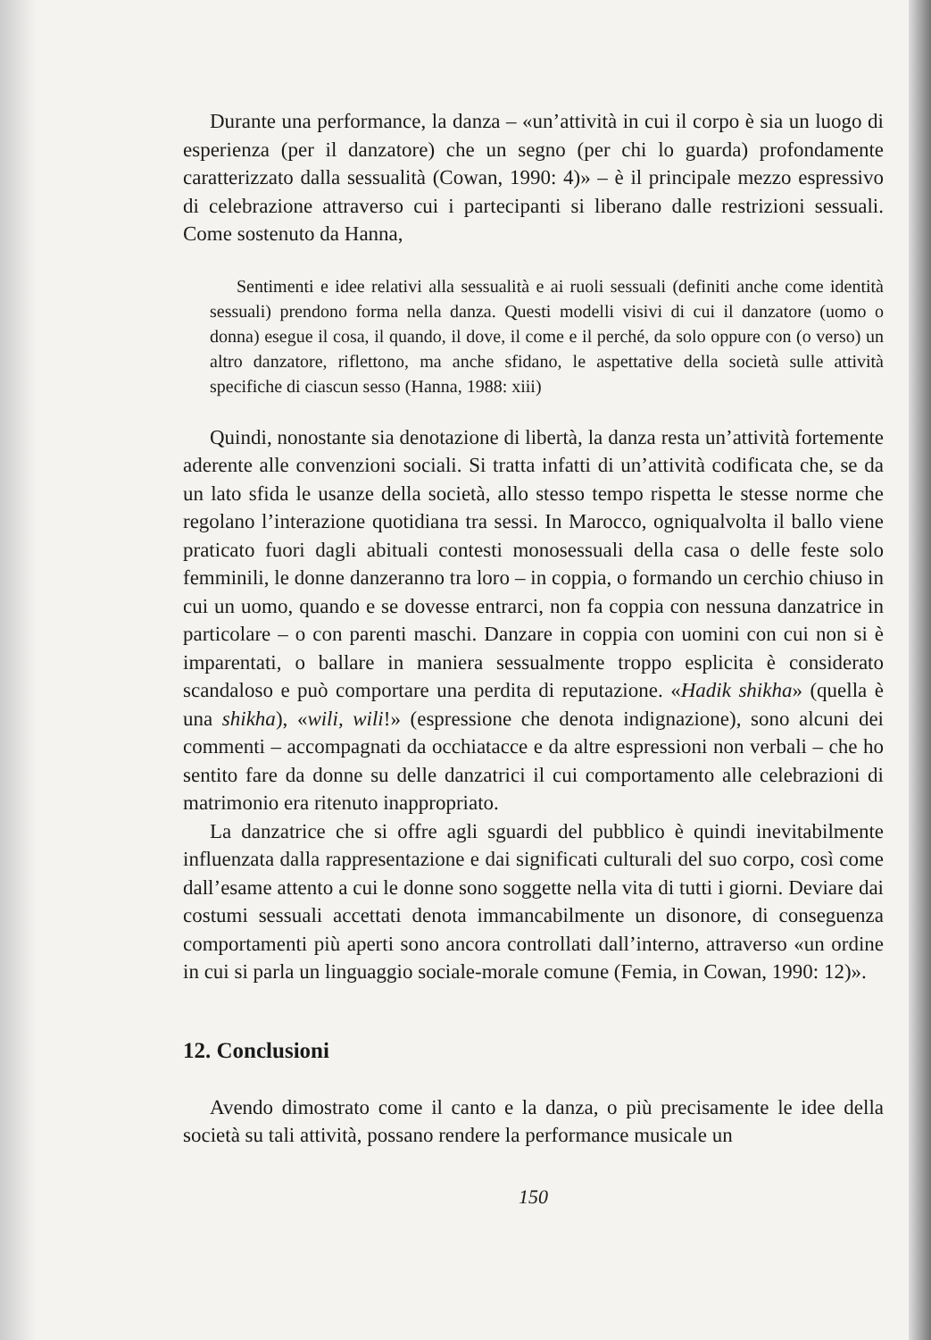Durante una performance, la danza – «un’attività in cui il corpo è sia un luogo di esperienza (per il danzatore) che un segno (per chi lo guarda) profondamente caratterizzato dalla sessualità (Cowan, 1990: 4)» – è il principale mezzo espressivo di celebrazione attraverso cui i partecipanti si liberano dalle restrizioni sessuali. Come sostenuto da Hanna,
Sentimenti e idee relativi alla sessualità e ai ruoli sessuali (definiti anche come identità sessuali) prendono forma nella danza. Questi modelli visivi di cui il danzatore (uomo o donna) esegue il cosa, il quando, il dove, il come e il perché, da solo oppure con (o verso) un altro danzatore, riflettono, ma anche sfidano, le aspettative della società sulle attività specifiche di ciascun sesso (Hanna, 1988: xiii)
Quindi, nonostante sia denotazione di libertà, la danza resta un’attività fortemente aderente alle convenzioni sociali. Si tratta infatti di un’attività codificata che, se da un lato sfida le usanze della società, allo stesso tempo rispetta le stesse norme che regolano l’interazione quotidiana tra sessi. In Marocco, ogniqualvolta il ballo viene praticato fuori dagli abituali contesti monosessuali della casa o delle feste solo femminili, le donne danzeranno tra loro – in coppia, o formando un cerchio chiuso in cui un uomo, quando e se dovesse entrarci, non fa coppia con nessuna danzatrice in particolare – o con parenti maschi. Danzare in coppia con uomini con cui non si è imparentati, o ballare in maniera sessualmente troppo esplicita è considerato scandaloso e può comportare una perdita di reputazione. «Hadik shikha» (quella è una shikha), «wili, wili!» (espressione che denota indignazione), sono alcuni dei commenti – accompagnati da occhiatacce e da altre espressioni non verbali – che ho sentito fare da donne su delle danzatrici il cui comportamento alle celebrazioni di matrimonio era ritenuto inappropriato.
La danzatrice che si offre agli sguardi del pubblico è quindi inevitabilmente influenzata dalla rappresentazione e dai significati culturali del suo corpo, così come dall’esame attento a cui le donne sono soggette nella vita di tutti i giorni. Deviare dai costumi sessuali accettati denota immancabilmente un disonore, di conseguenza comportamenti più aperti sono ancora controllati dall’interno, attraverso «un ordine in cui si parla un linguaggio sociale-morale comune (Femia, in Cowan, 1990: 12)».
12. Conclusioni
Avendo dimostrato come il canto e la danza, o più precisamente le idee della società su tali attività, possano rendere la performance musicale un
150